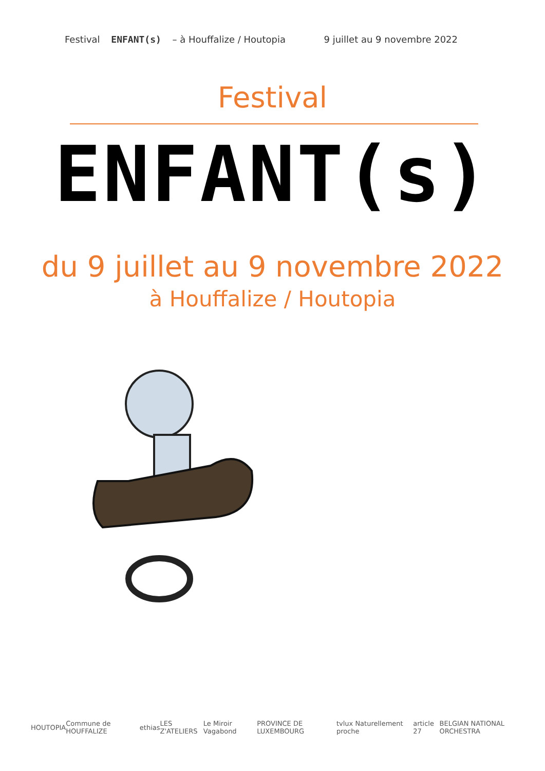Festival ENFANT(s) – à Houffalize / Houtopia
9 juillet au 9 novembre 2022
Festival
ENFANT(s)
du 9 juillet au 9 novembre 2022
à Houffalize / Houtopia
HOUTOPIA Commune de HOUFFALIZE ethias LES Z'ATELIERS Le Miroir Vagabond PROVINCE DE LUXEMBOURG tvlux Naturellement proche article 27 BELGIAN NATIONAL ORCHESTRA